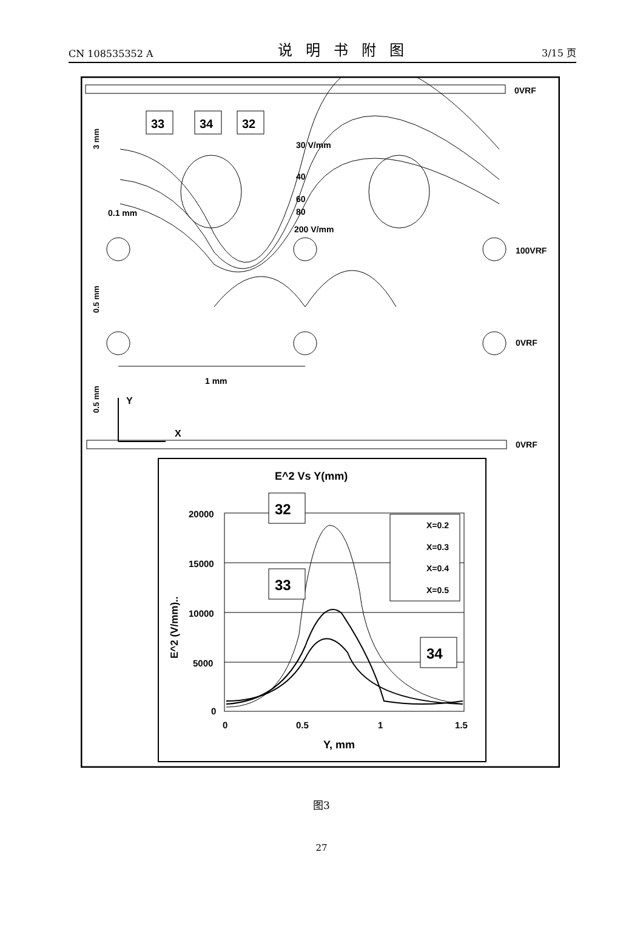CN 108535352 A 说明书附图 3/15 页
0VRF
0VRF
100VRF
0VRF
33
34
32
30 V/mm
40
60
80
200 V/mm
0.1 mm
1 mm
Y
X
3 mm
0.5 mm
0.5 mm
E^2 Vs Y(mm)
20000
15000
10000
5000
0
0
0.5
1
1.5
Y, mm
E^2 (V/mm)..
X=0.2
X=0.3
X=0.4
X=0.5
32
33
34
图3
27